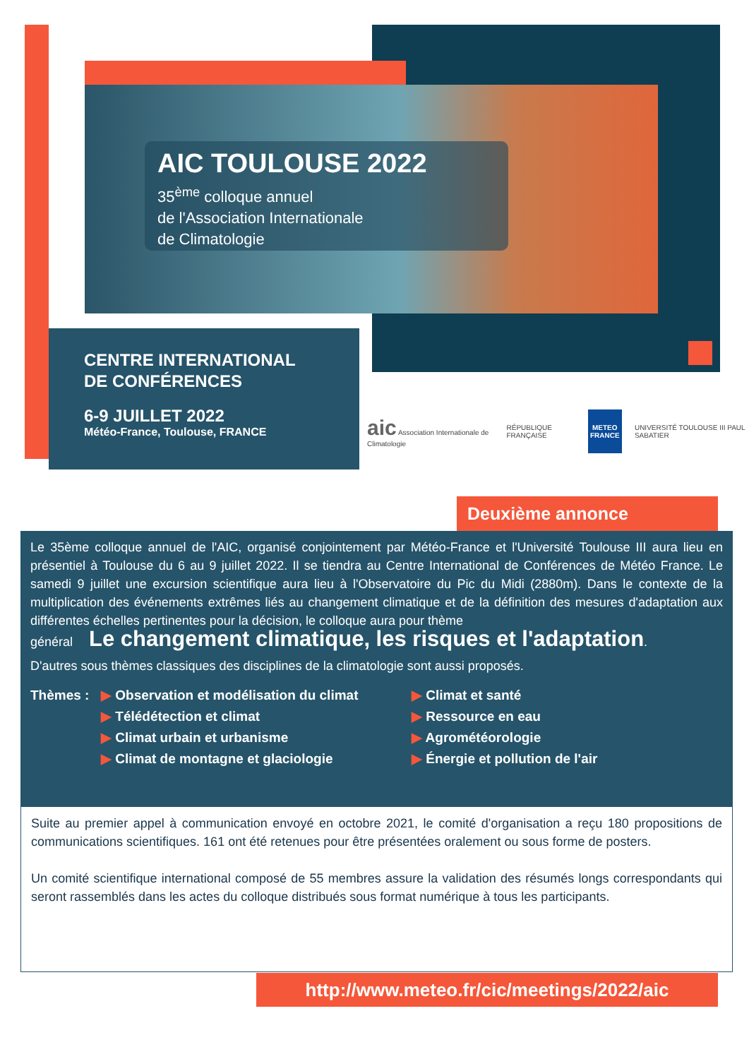AIC TOULOUSE 2022
35<sup>ème</sup> colloque annuel
de l'Association Internationale
de Climatologie
CENTRE INTERNATIONAL
DE CONFÉRENCES
6-9 JUILLET 2022
Météo-France, Toulouse, FRANCE
aic Association Internationale de Climatologie
RÉPUBLIQUE FRANÇAISE
METEO FRANCE
UNIVERSITÉ TOULOUSE III PAUL SABATIER
Deuxième annonce
Le 35ème colloque annuel de l'AIC, organisé conjointement par Météo-France et l'Université Toulouse III aura lieu en présentiel à Toulouse du 6 au 9 juillet 2022. Il se tiendra au Centre International de Conférences de Météo France. Le samedi 9 juillet une excursion scientifique aura lieu à l'Observatoire du Pic du Midi (2880m). Dans le contexte de la multiplication des événements extrêmes liés au changement climatique et de la définition des mesures d'adaptation aux différentes échelles pertinentes pour la décision, le colloque aura pour thème
général Le changement climatique, les risques et l'adaptation.
D'autres sous thèmes classiques des disciplines de la climatologie sont aussi proposés.
Thèmes : ▶ Observation et modélisation du climat
▶ Télédétection et climat
▶ Climat urbain et urbanisme
▶ Climat de montagne et glaciologie
▶ Climat et santé
▶ Ressource en eau
▶ Agrométéorologie
▶ Énergie et pollution de l'air
Suite au premier appel à communication envoyé en octobre 2021, le comité d'organisation a reçu 180 propositions de communications scientifiques. 161 ont été retenues pour être présentées oralement ou sous forme de posters.
Un comité scientifique international composé de 55 membres assure la validation des résumés longs correspondants qui seront rassemblés dans les actes du colloque distribués sous format numérique à tous les participants.
http://www.meteo.fr/cic/meetings/2022/aic